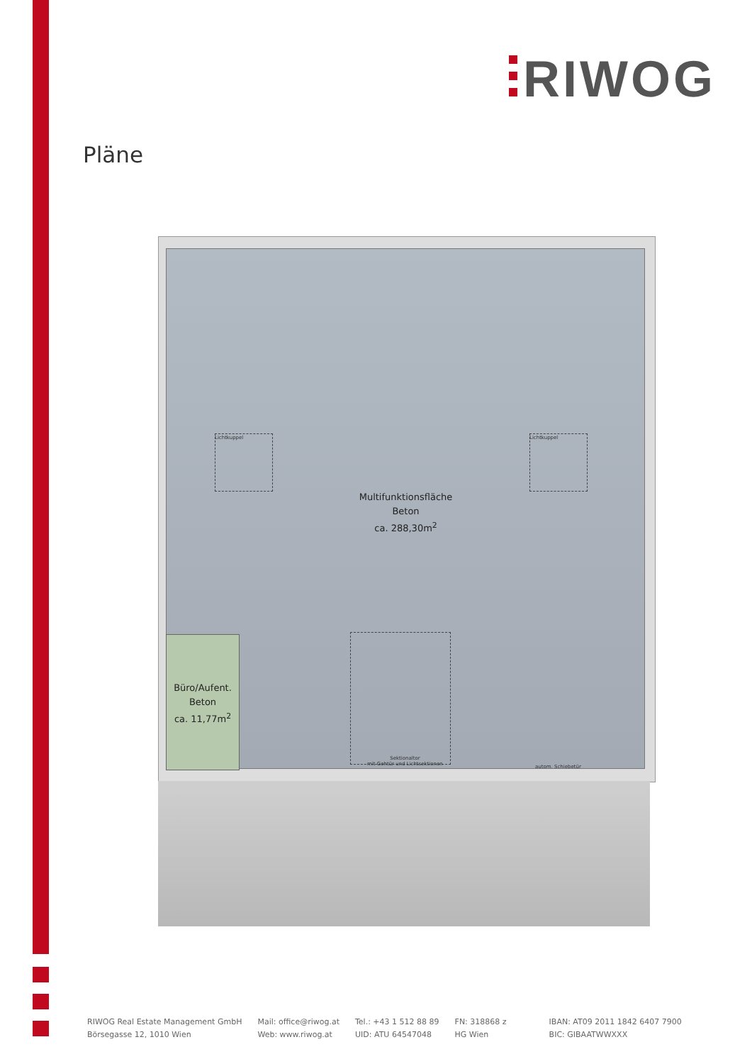RIWOG
Pläne
Lichtkuppel Lichtkuppel
Multifunktionsfläche
Beton
ca. 288,30m<sup>2</sup>
Sektionaltor
mit Gehtür und Lichtsektionen
autom. Schiebetür
Büro/Aufent.
Beton
ca. 11,77m<sup>2</sup>
RIWOG Real Estate Management GmbH
Börsegasse 12, 1010 Wien
Mail: office@riwog.at
Web: www.riwog.at
Tel.: +43 1 512 88 89
UID: ATU 64547048
FN: 318868 z
HG Wien
IBAN: AT09 2011 1842 6407 7900
BIC: GIBAATWWXXX